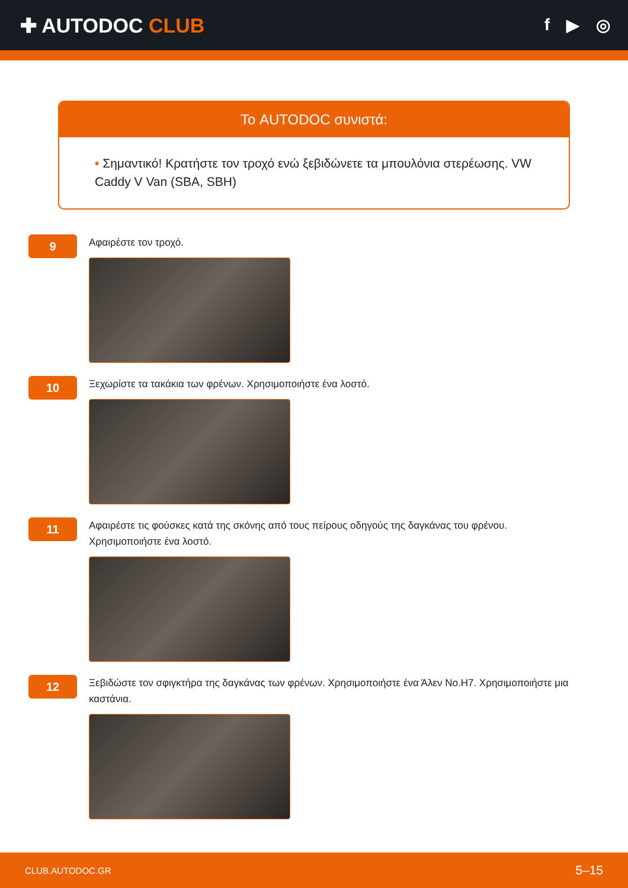✚ AUTODOC CLUB
f ▶ ◎
Το AUTODOC συνιστά:
• Σημαντικό! Κρατήστε τον τροχό ενώ ξεβιδώνετε τα μπουλόνια στερέωσης. VW Caddy V Van (SBA, SBH)
9
Αφαιρέστε τον τροχό.
10
Ξεχωρίστε τα τακάκια των φρένων. Χρησιμοποιήστε ένα λοστό.
11
Αφαιρέστε τις φούσκες κατά της σκόνης από τους πείρους οδηγούς της δαγκάνας του φρένου. Χρησιμοποιήστε ένα λοστό.
12
Ξεβιδώστε τον σφιγκτήρα της δαγκάνας των φρένων. Χρησιμοποιήστε ένα Άλεν No.H7. Χρησιμοποιήστε μια καστάνια.
CLUB.AUTODOC.GR 5–15